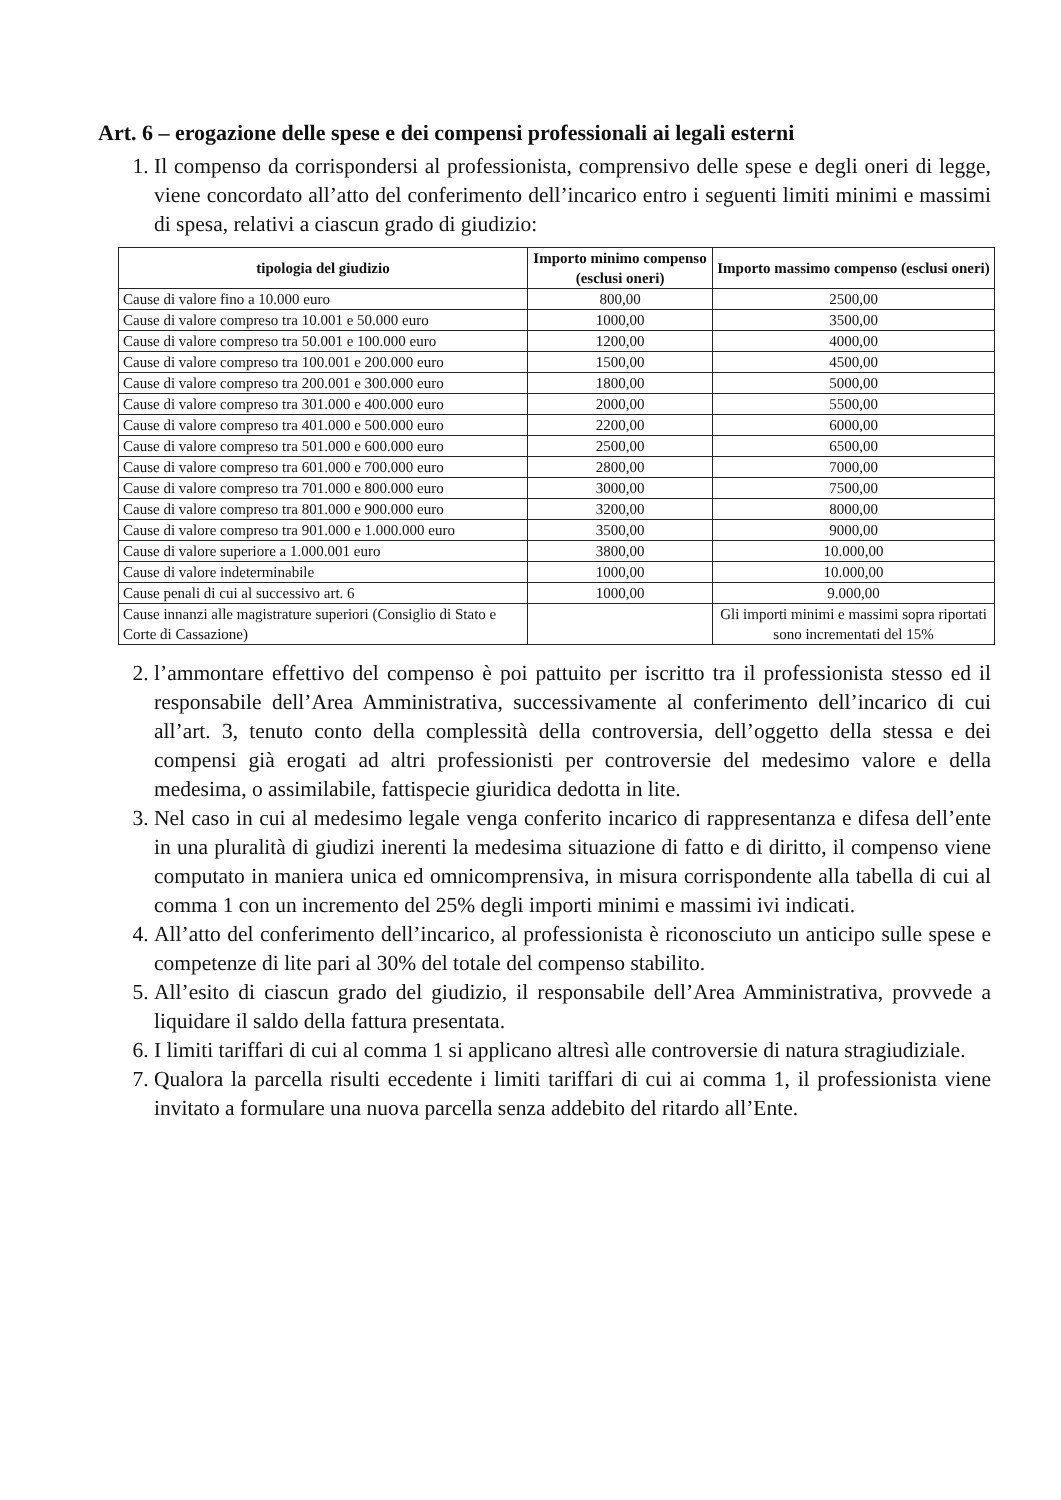Art. 6 – erogazione delle spese e dei compensi professionali ai legali esterni
1. Il compenso da corrispondersi al professionista, comprensivo delle spese e degli oneri di legge, viene concordato all’atto del conferimento dell’incarico entro i seguenti limiti minimi e massimi di spesa, relativi a ciascun grado di giudizio:
| tipologia del giudizio | Importo minimo compenso (esclusi oneri) | Importo massimo compenso (esclusi oneri) |
| --- | --- | --- |
| Cause di valore fino a 10.000 euro | 800,00 | 2500,00 |
| Cause di valore compreso tra 10.001 e 50.000 euro | 1000,00 | 3500,00 |
| Cause di valore compreso tra 50.001 e 100.000 euro | 1200,00 | 4000,00 |
| Cause di valore compreso tra 100.001 e 200.000 euro | 1500,00 | 4500,00 |
| Cause di valore compreso tra 200.001 e 300.000 euro | 1800,00 | 5000,00 |
| Cause di valore compreso tra 301.000 e 400.000 euro | 2000,00 | 5500,00 |
| Cause di valore compreso tra 401.000 e 500.000 euro | 2200,00 | 6000,00 |
| Cause di valore compreso tra 501.000 e 600.000 euro | 2500,00 | 6500,00 |
| Cause di valore compreso tra 601.000 e 700.000 euro | 2800,00 | 7000,00 |
| Cause di valore compreso tra 701.000 e 800.000 euro | 3000,00 | 7500,00 |
| Cause di valore compreso tra 801.000 e 900.000 euro | 3200,00 | 8000,00 |
| Cause di valore compreso tra 901.000 e 1.000.000 euro | 3500,00 | 9000,00 |
| Cause di valore superiore a 1.000.001 euro | 3800,00 | 10.000,00 |
| Cause di valore indeterminabile | 1000,00 | 10.000,00 |
| Cause penali di cui al successivo art. 6 | 1000,00 | 9.000,00 |
| Cause innanzi alle magistrature superiori (Consiglio di Stato e Corte di Cassazione) | | Gli importi minimi e massimi sopra riportati sono incrementati del 15% |
2. l’ammontare effettivo del compenso è poi pattuito per iscritto tra il professionista stesso ed il responsabile dell’Area Amministrativa, successivamente al conferimento dell’incarico di cui all’art. 3, tenuto conto della complessità della controversia, dell’oggetto della stessa e dei compensi già erogati ad altri professionisti per controversie del medesimo valore e della medesima, o assimilabile, fattispecie giuridica dedotta in lite.
3. Nel caso in cui al medesimo legale venga conferito incarico di rappresentanza e difesa dell’ente in una pluralità di giudizi inerenti la medesima situazione di fatto e di diritto, il compenso viene computato in maniera unica ed omnicomprensiva, in misura corrispondente alla tabella di cui al comma 1 con un incremento del 25% degli importi minimi e massimi ivi indicati.
4. All’atto del conferimento dell’incarico, al professionista è riconosciuto un anticipo sulle spese e competenze di lite pari al 30% del totale del compenso stabilito.
5. All’esito di ciascun grado del giudizio, il responsabile dell’Area Amministrativa, provvede a liquidare il saldo della fattura presentata.
6. I limiti tariffari di cui al comma 1 si applicano altresì alle controversie di natura stragiudiziale.
7. Qualora la parcella risulti eccedente i limiti tariffari di cui ai comma 1, il professionista viene invitato a formulare una nuova parcella senza addebito del ritardo all’Ente.